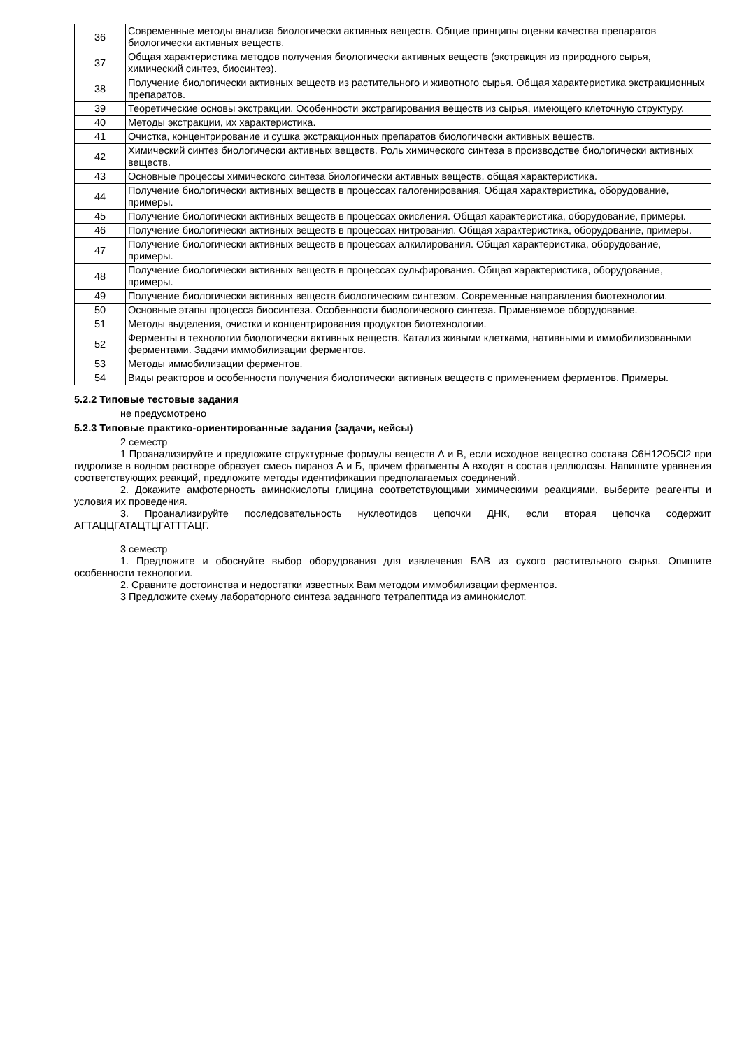| 36 | Современные методы анализа биологически активных веществ. Общие принципы оценки качества препаратов биологически активных веществ. |
| 37 | Общая характеристика методов получения биологически активных веществ (экстракция из природного сырья, химический синтез, биосинтез). |
| 38 | Получение биологически активных веществ из растительного и животного сырья. Общая характеристика экстракционных препаратов. |
| 39 | Теоретические основы экстракции. Особенности экстрагирования веществ из сырья, имеющего клеточную структуру. |
| 40 | Методы экстракции, их характеристика. |
| 41 | Очистка, концентрирование и сушка экстракционных препаратов биологически активных веществ. |
| 42 | Химический синтез биологически активных веществ. Роль химического синтеза в производстве биологически активных веществ. |
| 43 | Основные процессы химического синтеза биологически активных веществ, общая характеристика. |
| 44 | Получение биологически активных веществ в процессах галогенирования. Общая характеристика, оборудование, примеры. |
| 45 | Получение биологически активных веществ в процессах окисления. Общая характеристика, оборудование, примеры. |
| 46 | Получение биологически активных веществ в процессах нитрования. Общая характеристика, оборудование, примеры. |
| 47 | Получение биологически активных веществ в процессах алкилирования. Общая характеристика, оборудование, примеры. |
| 48 | Получение биологически активных веществ в процессах сульфирования. Общая характеристика, оборудование, примеры. |
| 49 | Получение биологически активных веществ биологическим синтезом. Современные направления биотехнологии. |
| 50 | Основные этапы процесса биосинтеза. Особенности биологического синтеза. Применяемое оборудование. |
| 51 | Методы выделения, очистки и концентрирования продуктов биотехнологии. |
| 52 | Ферменты в технологии биологически активных веществ. Катализ живыми клетками, нативными и иммобилизоваными ферментами. Задачи иммобилизации ферментов. |
| 53 | Методы иммобилизации ферментов. |
| 54 | Виды реакторов и особенности получения биологически активных веществ с применением ферментов. Примеры. |
5.2.2 Типовые тестовые задания
не предусмотрено
5.2.3 Типовые практико-ориентированные задания (задачи, кейсы)
2 семестр
1 Проанализируйте и предложите структурные формулы веществ А и В, если исходное вещество состава C6H12O5Cl2 при гидролизе в водном растворе образует смесь пираноз А и Б, причем фрагменты А входят в состав целлюлозы. Напишите уравнения соответствующих реакций, предложите методы идентификации предполагаемых соединений.
2. Докажите амфотерность аминокислоты глицина соответствующими химическими реакциями, выберите реагенты и условия их проведения.
3. Проанализируйте последовательность нуклеотидов цепочки ДНК, если вторая цепочка содержит АГТАЦЦГАТАЦТЦГАТТТАЦГ.
3 семестр
1. Предложите и обоснуйте выбор оборудования для извлечения БАВ из сухого растительного сырья. Опишите особенности технологии.
2. Сравните достоинства и недостатки известных Вам методом иммобилизации ферментов.
3 Предложите схему лабораторного синтеза заданного тетрапептида из аминокислот.